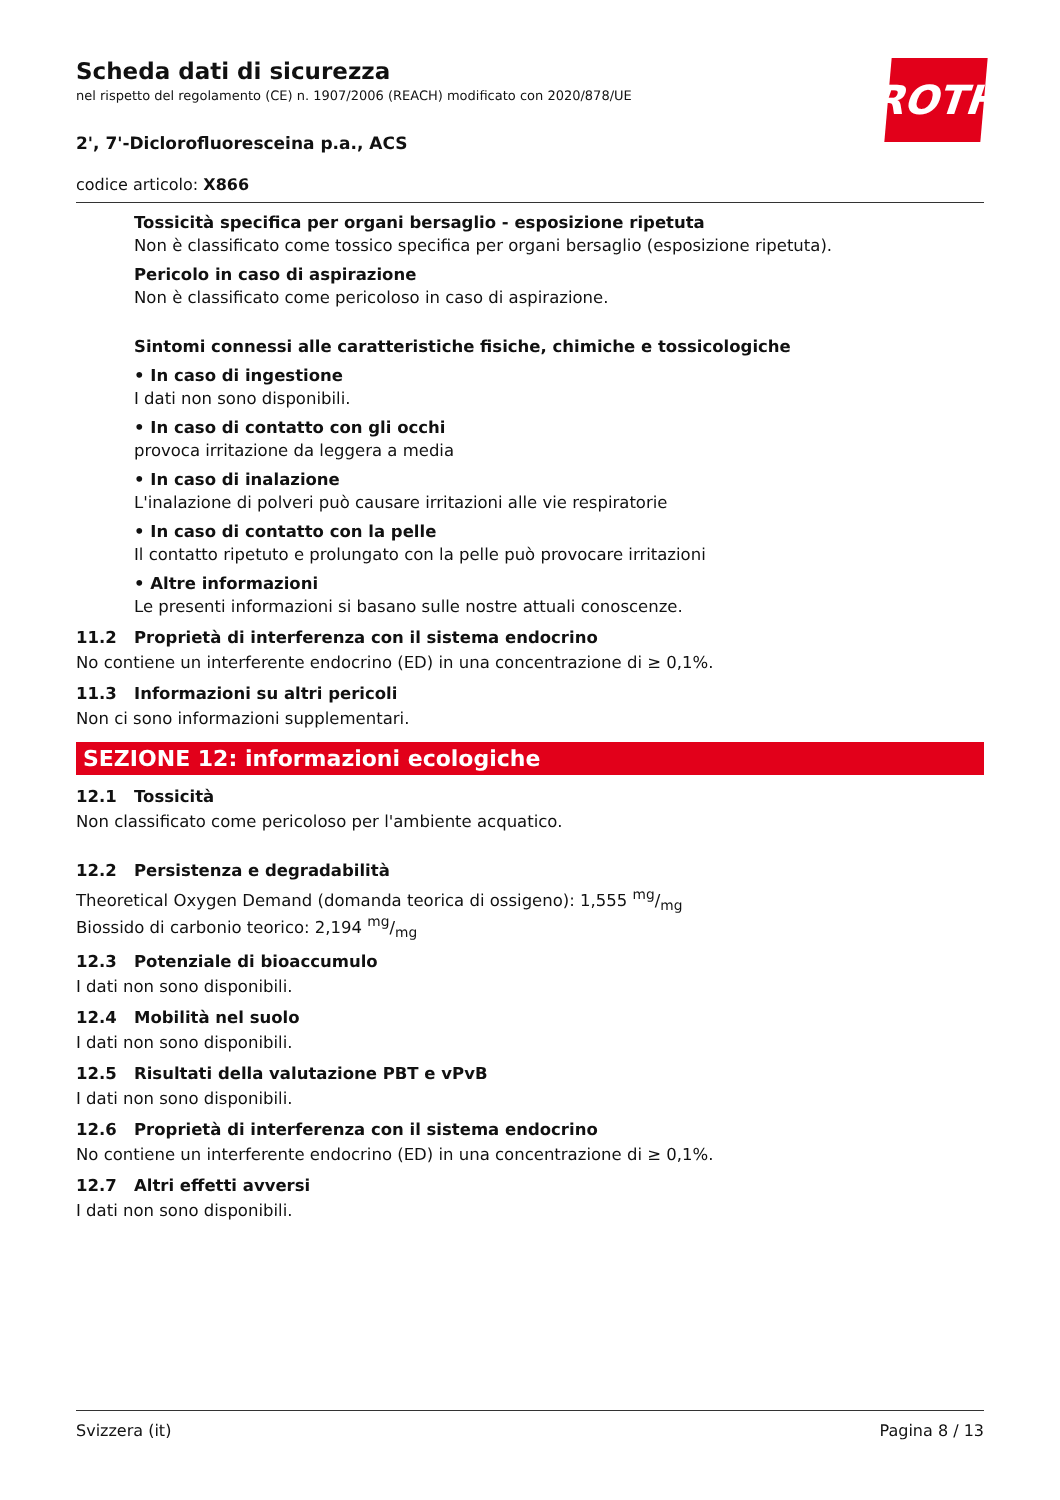ROTH
Scheda dati di sicurezza
nel rispetto del regolamento (CE) n. 1907/2006 (REACH) modificato con 2020/878/UE
2', 7'-Diclorofluoresceina p.a., ACS
codice articolo: X866
Tossicità specifica per organi bersaglio - esposizione ripetuta
Non è classificato come tossico specifica per organi bersaglio (esposizione ripetuta).
Pericolo in caso di aspirazione
Non è classificato come pericoloso in caso di aspirazione.
Sintomi connessi alle caratteristiche fisiche, chimiche e tossicologiche
• In caso di ingestione
I dati non sono disponibili.
• In caso di contatto con gli occhi
provoca irritazione da leggera a media
• In caso di inalazione
L'inalazione di polveri può causare irritazioni alle vie respiratorie
• In caso di contatto con la pelle
Il contatto ripetuto e prolungato con la pelle può provocare irritazioni
• Altre informazioni
Le presenti informazioni si basano sulle nostre attuali conoscenze.
11.2 Proprietà di interferenza con il sistema endocrino
No contiene un interferente endocrino (ED) in una concentrazione di ≥ 0,1%.
11.3 Informazioni su altri pericoli
Non ci sono informazioni supplementari.
SEZIONE 12: informazioni ecologiche
12.1 Tossicità
Non classificato come pericoloso per l'ambiente acquatico.
12.2 Persistenza e degradabilità
Theoretical Oxygen Demand (domanda teorica di ossigeno): 1,555 mg/mg
Biossido di carbonio teorico: 2,194 mg/mg
12.3 Potenziale di bioaccumulo
I dati non sono disponibili.
12.4 Mobilità nel suolo
I dati non sono disponibili.
12.5 Risultati della valutazione PBT e vPvB
I dati non sono disponibili.
12.6 Proprietà di interferenza con il sistema endocrino
No contiene un interferente endocrino (ED) in una concentrazione di ≥ 0,1%.
12.7 Altri effetti avversi
I dati non sono disponibili.
Svizzera (it) Pagina 8 / 13